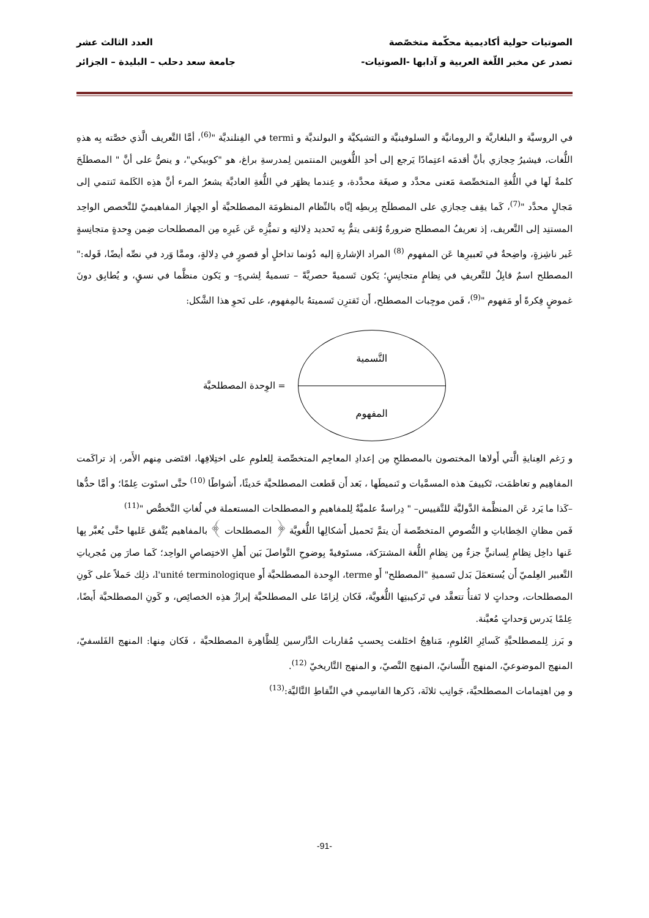الصوتيات حولية أكاديمية محكّمة متخصّصة العدد الثالث عشر
تصدر عن مخبر اللّغة العربية و آدابها -الصوتيات- جامعة سعد دحلب – البليدة – الجزائر
في الروسيَّة و البلغاريَّة و الرومانيَّة و السلوفينيَّة و التشيكيَّة و البولنديَّة و termi في الفِنلنديَّة "<sup>(6)</sup>، أمَّا التَّعريف الَّذي خصَّته بِه هذهِ اللُّغات، فيشيرُ حِجازي بأنَّ أقدمَه اعتِمادًا يَرجع إلى أحدِ اللُّغويين المنتمين لِمدرسةِ براغ، هو "كوبيكي"، و ينصُّ على أنَّ " المصطلَحَ كلمةٌ لَها في اللُّغةِ المتخصِّصة مَعنى محدَّد و صيغَة محدَّدة، و عِندما يظهَر في اللُّغةِ العاديَّة يشعرُ المرء أنَّ هذِه الكَلمة تَنتمي إلى مَجالٍ محدَّد "<sup>(7)</sup>، كَما يقِف حِجازي على المصطلَح بِربطِه إيَّاه بالنِّظام المنظومَة المصطلحيَّة أو الجِهاز المفاهيميّ للتَّخصص الواحِد المستنِد إلى التَّعريف، إذ تعريفُ المصطلح ضرورةٌ وُثقى يتمُّ بِه تَحديد دِلالتِه و تميُّزِه عَن غَيرِه مِن المصطلحات ضِمن وِحدةٍ متجانِسةٍ غَير ناشِزةٍ، واضِحةٌ في تَعبيرِها عَن المفهوم <sup>(8)</sup> المراد الإشارةِ إليه دُونما تداخلٍ أو قصورٍ في دِلالةٍ، وممَّا وَرد في نصِّه أيضًا، قَوله:" المصطلح اسمٌ قابِلٌ للتَّعريفِ في نِظامٍ متجانِسٍ؛ يَكون تَسميةً حصريَّةً – تسميةٌ لِشيءٍ– و يَكون منظَّما في نسقٍ، و يُطابِق دونَ غموضٍ فِكرةً أو مَفهوم "<sup>(9)</sup>، فَمن موجِبات المصطلح، أَن تَقترِن تَسميتهُ بالمِفهوم، على نَحوِ هذا الشَّكل:
التَّسمية
المفهوم
= الوِحدة المصطلحيَّة
و رَغم العِنايةِ الَّتي أَولاها المختصون بالمصطلحِ مِن إعدادِ المعاجِم المتخصِّصة لِلعلومِ على اختِلافِها، اقتَضى مِنهم الأَمر، إذ تراكَمت المفاهِيم و تعاظمَت، تَكييفَ هذه المسمَّيات و تَنميطَها ، بَعد أَن قَطعت المصطلحيَّة حَديثًا، أَشواطًا <sup>(10)</sup> حتَّى استَوت عِلمًا؛ و أمَّا حدُّها –كَذا ما يَرد عَن المنظَّمة الدَّوليَّة للتَّقييس– " دِراسةٌ علميَّةٌ لِلمفاهيمِ و المصطلحات المستعملة في لُغاتِ التَّخصُّص "<sup>(11)</sup>
فَمن مظانِ الخِطاباتِ و النُّصوصِ المتخصِّصة أَن يتمَّ تَحميل أَشكالِها اللُّغويَّة ﴿ المصطلحات ﴾ بالمفاهيم يُتَّفق عَليها حتَّى يُعبَّر بِها عَنها داخِل نِظامٍ لِسانيٍّ جزءٌ مِن نِظامِ اللُّغة المشترَكة، مستَوفيةً بِوضوحِ التَّواصلَ بَين أَهلِ الاختِصاصِ الواحِد؛ كَما صارَ مِن مُجرياتِ التَّعبير العِلميّ أَن يُستعمَلَ بَدل تَسميةِ "المصطلح" أَو terme، الوِحدة المصطلحيَّة أَو l'unité terminologique، ذلِك حَملاً على كَونِ المصطلحات، وحداتٍ لا تَفتأُ تتعقَّد في تَركيبتِها اللُّغويَّة، فَكان لِزامًا على المصطلحيَّة إبرازُ هذِه الخصائِص، و كَونِ المصطلحيَّة أَيضًا، عِلمًا يَدرس وَحداتٍ مُعيَّنة.
و بَرز لِلمصطلحيَّةِ كَسائِرِ العُلومِ، مَناهِجُ اختَلفت بِحسبِ مُقاربات الدَّارسين لِلظَّاهِرة المصطلحيَّة ، فَكان مِنها: المنهج الفَلسفيّ، المنهج الموضوعيّ، المنهج اللِّسانيّ، المنهج النَّصيّ، و المنهج التَّاريخيّ <sup>(12)</sup>.
و مِن اهتِمامات المصطلحيَّة، جَوانِب ثلاثَة، ذَكرها القاسِمي في النِّقاطِ التَّاليَّة:<sup>(13)</sup>
-91-